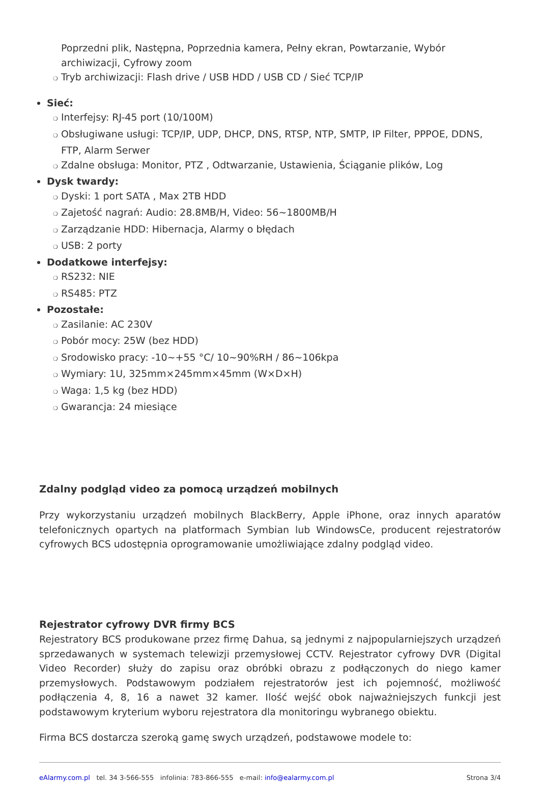Poprzedni plik, Następna, Poprzednia kamera, Pełny ekran, Powtarzanie, Wybór archiwizacji, Cyfrowy zoom
❍ Tryb archiwizacji: Flash drive / USB HDD / USB CD / Sieć TCP/IP
Sieć:
❍ Interfejsy: RJ-45 port (10/100M)
❍ Obsługiwane usługi: TCP/IP, UDP, DHCP, DNS, RTSP, NTP, SMTP, IP Filter, PPPOE, DDNS, FTP, Alarm Serwer
❍ Zdalne obsługa: Monitor, PTZ , Odtwarzanie, Ustawienia, Ściąganie plików, Log
Dysk twardy:
❍ Dyski: 1 port SATA , Max 2TB HDD
❍ Zajetość nagrań: Audio: 28.8MB/H, Video: 56~1800MB/H
❍ Zarządzanie HDD: Hibernacja, Alarmy o błędach
❍ USB: 2 porty
Dodatkowe interfejsy:
❍ RS232: NIE
❍ RS485: PTZ
Pozostałe:
❍ Zasilanie: AC 230V
❍ Pobór mocy: 25W (bez HDD)
❍ Srodowisko pracy: -10~+55 °C/ 10~90%RH / 86~106kpa
❍ Wymiary: 1U, 325mm×245mm×45mm (W×D×H)
❍ Waga: 1,5 kg (bez HDD)
❍ Gwarancja: 24 miesiące
Zdalny podgląd video za pomocą urządzeń mobilnych
Przy wykorzystaniu urządzeń mobilnych BlackBerry, Apple iPhone, oraz innych aparatów telefonicznych opartych na platformach Symbian lub WindowsCe, producent rejestratorów cyfrowych BCS udostępnia oprogramowanie umożliwiające zdalny podgląd video.
Rejestrator cyfrowy DVR firmy BCS
Rejestratory BCS produkowane przez firmę Dahua, są jednymi z najpopularniejszych urządzeń sprzedawanych w systemach telewizji przemysłowej CCTV. Rejestrator cyfrowy DVR (Digital Video Recorder) służy do zapisu oraz obróbki obrazu z podłączonych do niego kamer przemysłowych. Podstawowym podziałem rejestratorów jest ich pojemność, możliwość podłączenia 4, 8, 16 a nawet 32 kamer. Ilość wejść obok najważniejszych funkcji jest podstawowym kryterium wyboru rejestratora dla monitoringu wybranego obiektu.
Firma BCS dostarcza szeroką gamę swych urządzeń, podstawowe modele to:
eAlarmy.com.pl tel. 34 3-566-555 infolinia: 783-866-555 e-mail: info@ealarmy.com.pl Strona 3/4